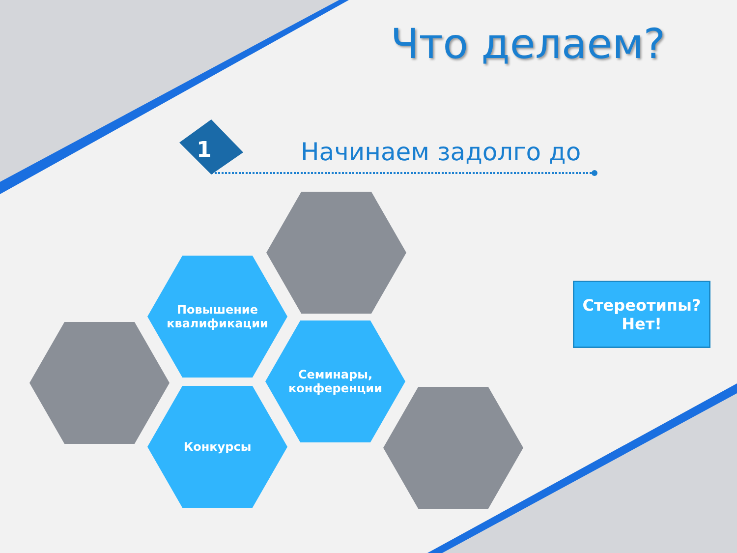Что делаем?
1 Начинаем задолго до
Повышение
квалификации
Семинары,
конференции
Конкурсы
Стереотипы?
Нет!